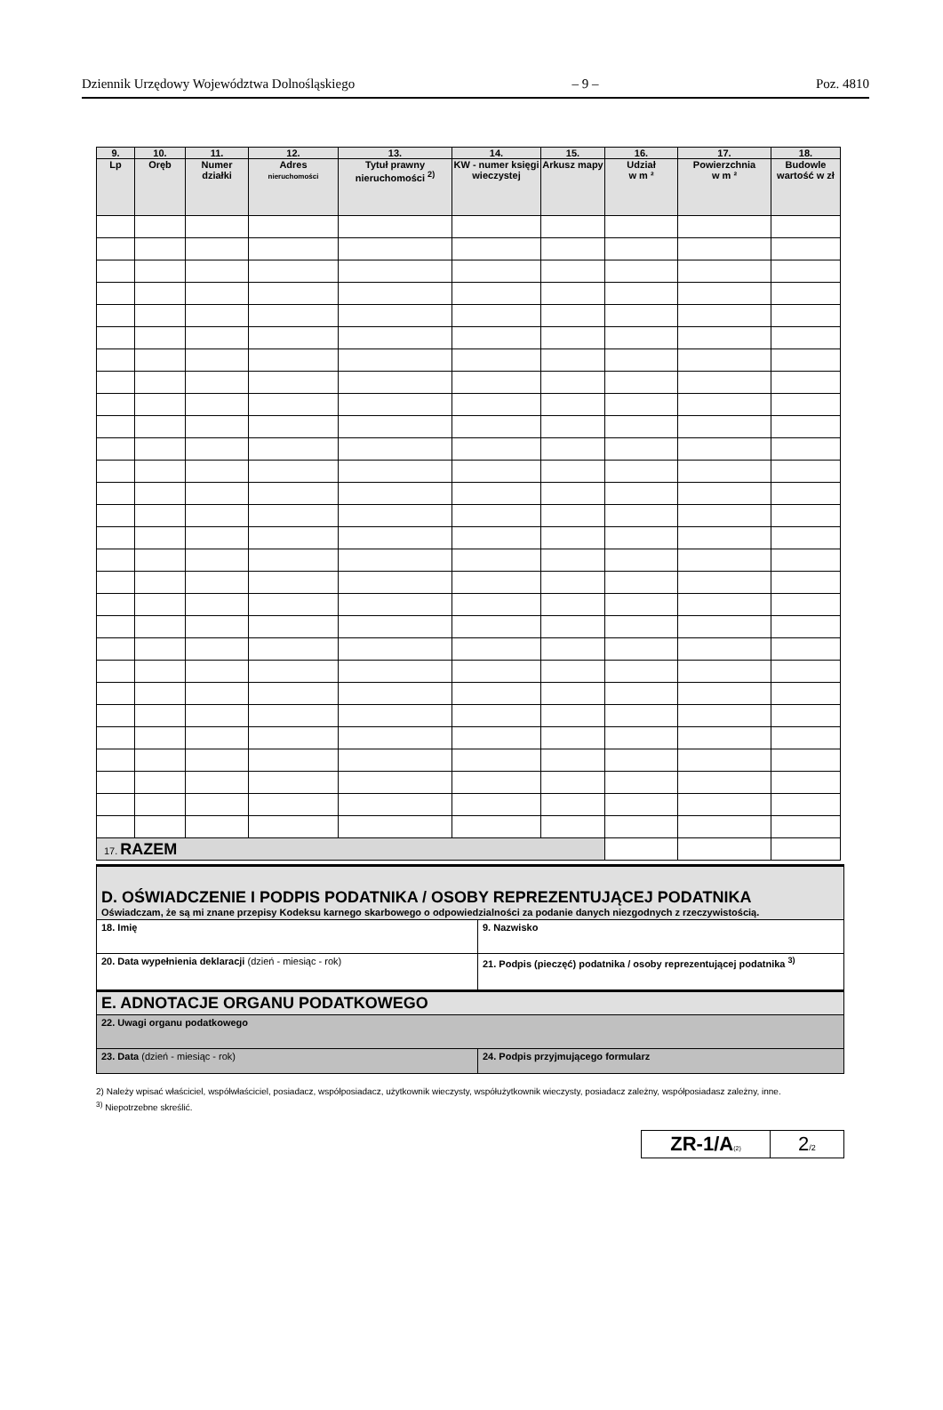Dziennik Urzędowy Województwa Dolnośląskiego – 9 – Poz. 4810
| 9. | 10. | 11. | 12. | 13. | 14. | 15. | 16. | 17. | 18. |
| --- | --- | --- | --- | --- | --- | --- | --- | --- | --- |
| Lp | Oręb | Numer działki | Adres nieruchomości | Tytuł prawny nieruchomości <sup>2)</sup> | KW - numer księgi wieczystej | Arkusz mapy | Udział w m ² | Powierzchnia w m ² | Budowle wartość w zł |
| 17. RAZEM | | | | | | | | | |
| D. OŚWIADCZENIE I PODPIS PODATNIKA / OSOBY REPREZENTUJĄCEJ PODATNIKA Oświadczam, że są mi znane przepisy Kodeksu karnego skarbowego o odpowiedzialności za podanie danych niezgodnych z rzeczywistością. | |
| 18. Imię | 9. Nazwisko |
| 20. Data wypełnienia deklaracji (dzień - miesiąc - rok) | 21. Podpis (pieczęć) podatnika / osoby reprezentującej podatnika <sup>3)</sup> |
| E. ADNOTACJE ORGANU PODATKOWEGO | |
| 22. Uwagi organu podatkowego | |
| 23. Data (dzień - miesiąc - rok) | 24. Podpis przyjmującego formularz |
2) Należy wpisać właściciel, współwłaściciel, posiadacz, współposiadacz, użytkownik wieczysty, współużytkownik wieczysty, posiadacz zależny, współposiadasz zależny, inne.
<sup>3)</sup> Niepotrzebne skreślić.
| ZR-1/A (2) | 2 /2 |